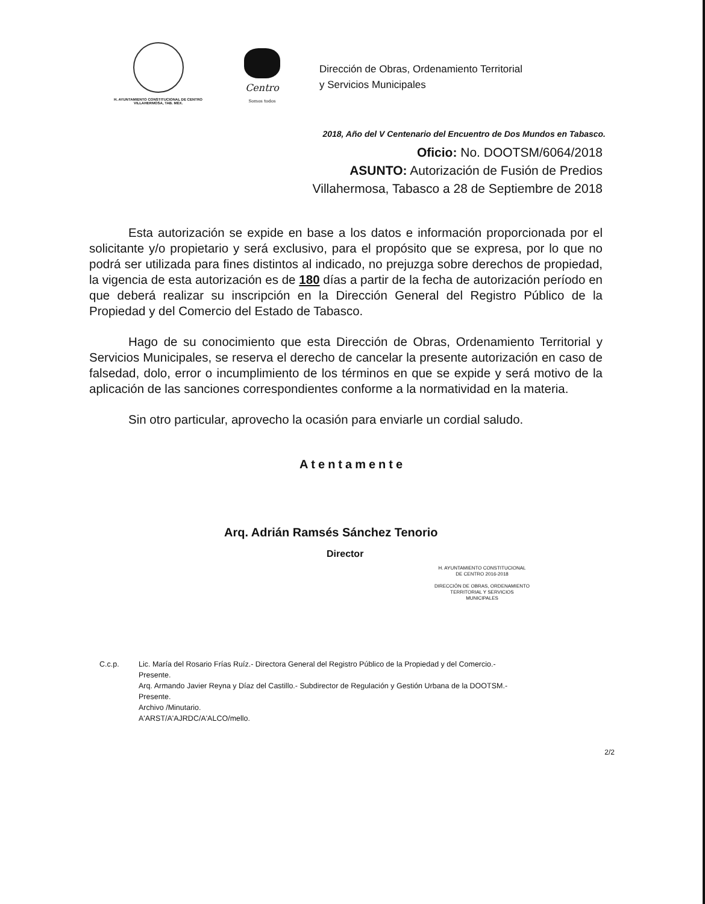H. AYUNTAMIENTO CONSTITUCIONAL DE CENTRO
VILLAHERMOSA, TAB. MÉX.
Centro
Somos todos
Dirección de Obras, Ordenamiento Territorial
y Servicios Municipales
2018, Año del V Centenario del Encuentro de Dos Mundos en Tabasco.
Oficio: No. DOOTSM/6064/2018
ASUNTO: Autorización de Fusión de Predios
Villahermosa, Tabasco a 28 de Septiembre de 2018
Esta autorización se expide en base a los datos e información proporcionada por el solicitante y/o propietario y será exclusivo, para el propósito que se expresa, por lo que no podrá ser utilizada para fines distintos al indicado, no prejuzga sobre derechos de propiedad, la vigencia de esta autorización es de 180 días a partir de la fecha de autorización período en que deberá realizar su inscripción en la Dirección General del Registro Público de la Propiedad y del Comercio del Estado de Tabasco.
Hago de su conocimiento que esta Dirección de Obras, Ordenamiento Territorial y Servicios Municipales, se reserva el derecho de cancelar la presente autorización en caso de falsedad, dolo, error o incumplimiento de los términos en que se expide y será motivo de la aplicación de las sanciones correspondientes conforme a la normatividad en la materia.
Sin otro particular, aprovecho la ocasión para enviarle un cordial saludo.
Atentamente
Arq. Adrián Ramsés Sánchez Tenorio
Director
H. AYUNTAMIENTO CONSTITUCIONAL
DE CENTRO 2016-2018
DIRECCIÓN DE OBRAS, ORDENAMIENTO
TERRITORIAL Y SERVICIOS
MUNICIPALES
C.c.p. Lic. María del Rosario Frías Ruíz.- Directora General del Registro Público de la Propiedad y del Comercio.-
Presente.
Arq. Armando Javier Reyna y Díaz del Castillo.- Subdirector de Regulación y Gestión Urbana de la DOOTSM.-
Presente.
Archivo /Minutario.
A'ARST/A'AJRDC/A'ALCO/mello.
2/2